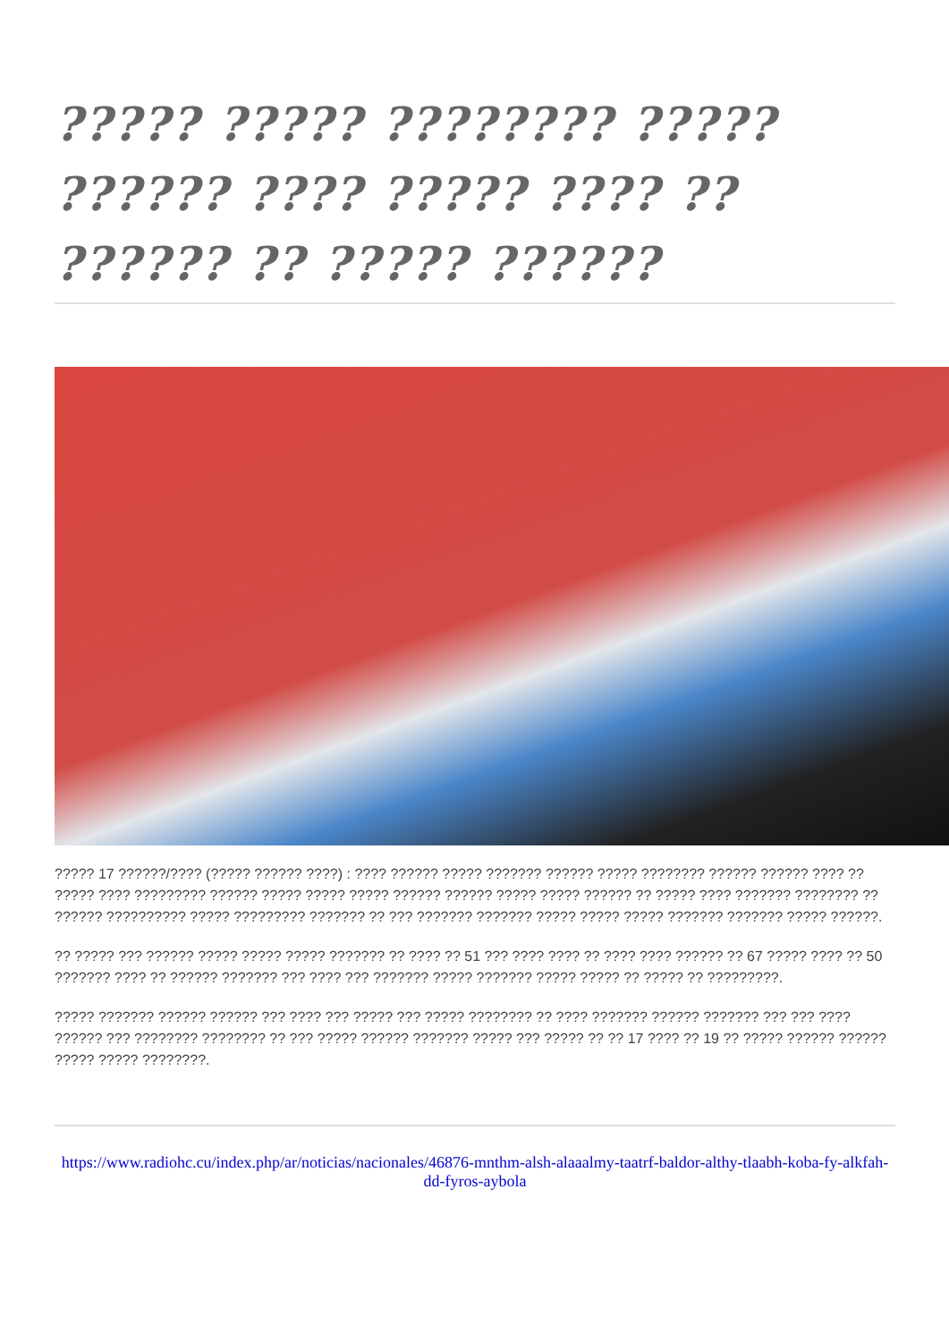????? ????? ???????? ????? ?????? ???? ????? ???? ?? ?????? ?? ????? ??????
????? 17 ??????/???? (????? ?????? ????) : ???? ?????? ????? ??????? ?????? ????? ???????? ?????? ?????? ???? ?? ????? ???? ????????? ?????? ????? ????? ????? ?????? ?????? ????? ????? ?????? ?? ????? ???? ??????? ???????? ?? ?????? ?????????? ????? ????????? ??????? ?? ??? ??????? ??????? ????? ????? ????? ??????? ??????? ????? ??????.
?? ????? ??? ?????? ????? ????? ????? ??????? ?? ???? ?? 51 ??? ???? ???? ?? ???? ???? ?????? ?? 67 ????? ???? ?? 50 ??????? ???? ?? ?????? ??????? ??? ???? ??? ??????? ????? ??????? ????? ????? ?? ????? ?? ?????????.
????? ??????? ?????? ?????? ??? ???? ??? ????? ??? ????? ???????? ?? ???? ??????? ?????? ??????? ??? ??? ???? ?????? ??? ???????? ???????? ?? ??? ????? ?????? ??????? ????? ??? ????? ?? ?? 17 ???? ?? 19 ?? ????? ?????? ?????? ????? ????? ????????.
https://www.radiohc.cu/index.php/ar/noticias/nacionales/46876-mnthm-alsh-alaaalmy-taatrf-baldor-althy-tlaabh-koba-fy-alkfah-dd-fyros-aybola